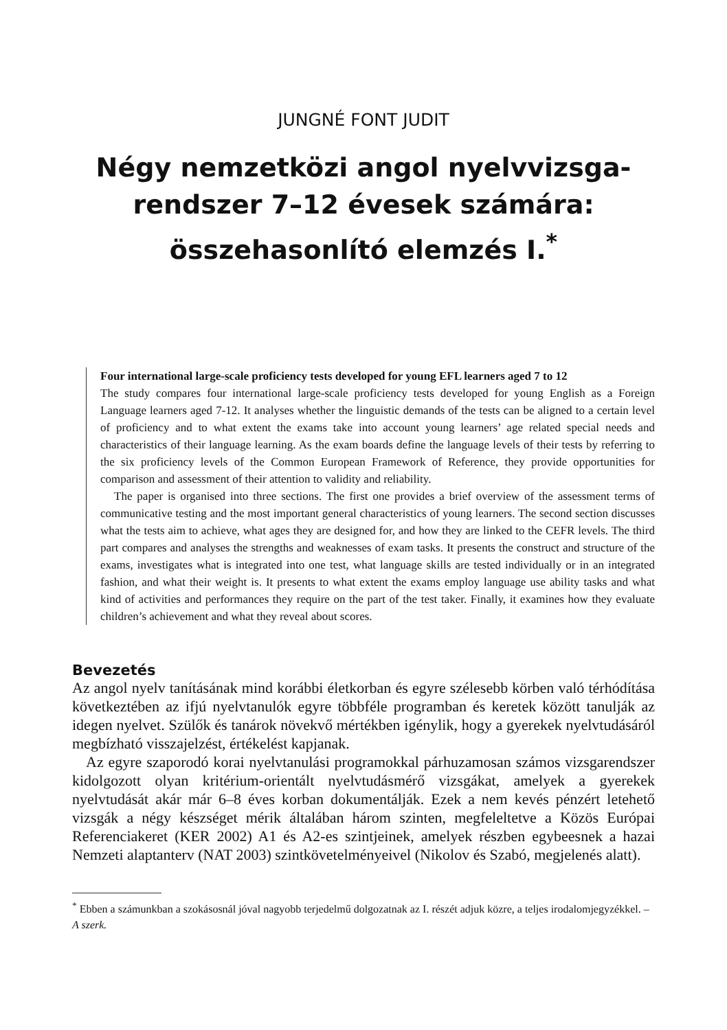JUNGNÉ FONT JUDIT
Négy nemzetközi angol nyelvvizsga-
rendszer 7–12 évesek számára:
összehasonlító elemzés I.<sup>*</sup>
Four international large-scale proficiency tests developed for young EFL learners aged 7 to 12
The study compares four international large-scale proficiency tests developed for young English as a Foreign Language learners aged 7-12. It analyses whether the linguistic demands of the tests can be aligned to a certain level of proficiency and to what extent the exams take into account young learners’ age related special needs and characteristics of their language learning. As the exam boards define the language levels of their tests by referring to the six proficiency levels of the Common European Framework of Reference, they provide opportunities for comparison and assessment of their attention to validity and reliability.
The paper is organised into three sections. The first one provides a brief overview of the assessment terms of communicative testing and the most important general characteristics of young learners. The second section discusses what the tests aim to achieve, what ages they are designed for, and how they are linked to the CEFR levels. The third part compares and analyses the strengths and weaknesses of exam tasks. It presents the construct and structure of the exams, investigates what is integrated into one test, what language skills are tested individually or in an integrated fashion, and what their weight is. It presents to what extent the exams employ language use ability tasks and what kind of activities and performances they require on the part of the test taker. Finally, it examines how they evaluate children’s achievement and what they reveal about scores.
Bevezetés
Az angol nyelv tanításának mind korábbi életkorban és egyre szélesebb körben való térhódítása következtében az ifjú nyelvtanulók egyre többféle programban és keretek között tanulják az idegen nyelvet. Szülők és tanárok növekvő mértékben igénylik, hogy a gyerekek nyelvtudásáról megbízható visszajelzést, értékelést kapjanak.
Az egyre szaporodó korai nyelvtanulási programokkal párhuzamosan számos vizsgarendszer kidolgozott olyan kritérium-orientált nyelvtudásmérő vizsgákat, amelyek a gyerekek nyelvtudását akár már 6–8 éves korban dokumentálják. Ezek a nem kevés pénzért letehető vizsgák a négy készséget mérik általában három szinten, megfeleltetve a Közös Európai Referenciakeret (KER 2002) A1 és A2-es szintjeinek, amelyek részben egybeesnek a hazai Nemzeti alaptanterv (NAT 2003) szintkövetelményeivel (Nikolov és Szabó, megjelenés alatt).
<sup>*</sup> Ebben a számunkban a szokásosnál jóval nagyobb terjedelmű dolgozatnak az I. részét adjuk közre, a teljes irodalomjegyzékkel. – A szerk.